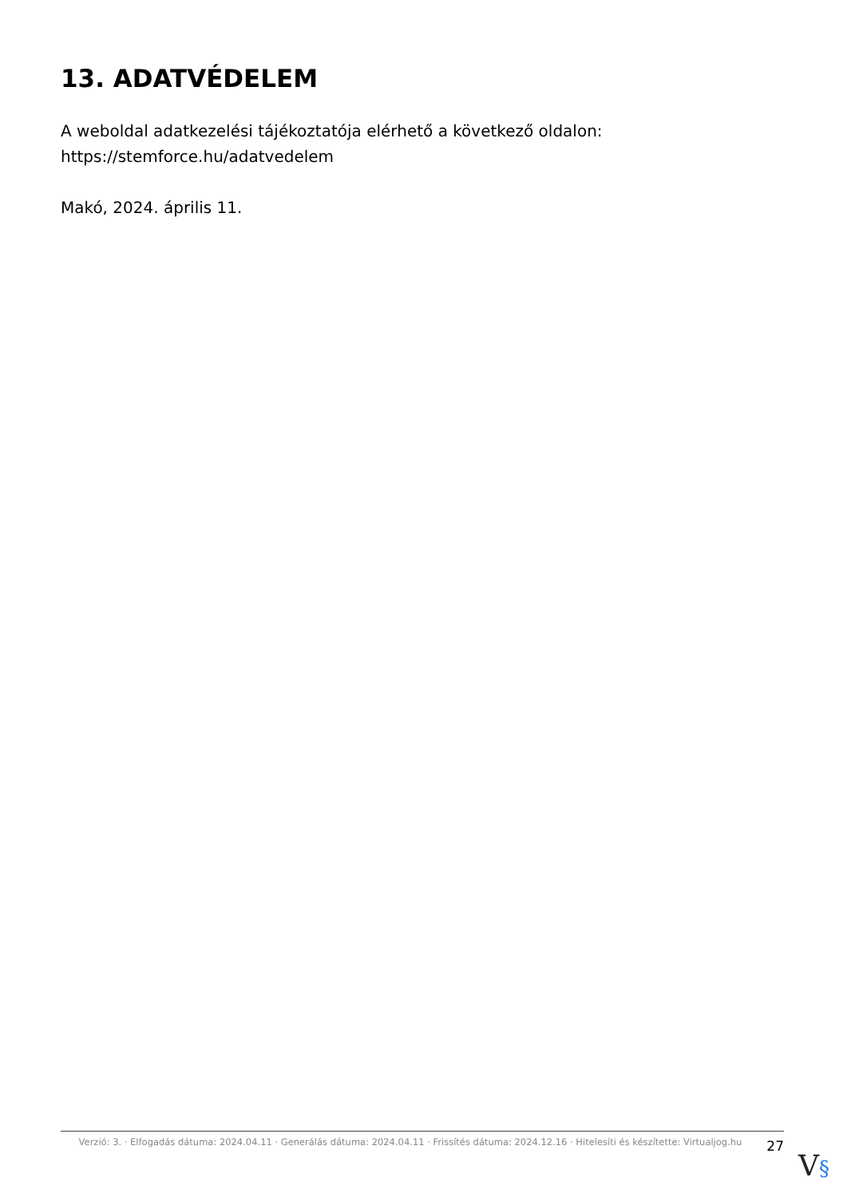13. ADATVÉDELEM
A weboldal adatkezelési tájékoztatója elérhető a következő oldalon:
https://stemforce.hu/adatvedelem
Makó, 2024. április 11.
Verzió: 3. · Elfogadás dátuma: 2024.04.11 · Generálás dátuma: 2024.04.11 · Frissítés dátuma: 2024.12.16 · Hitelesíti és készítette: Virtualjog.hu
27
V§